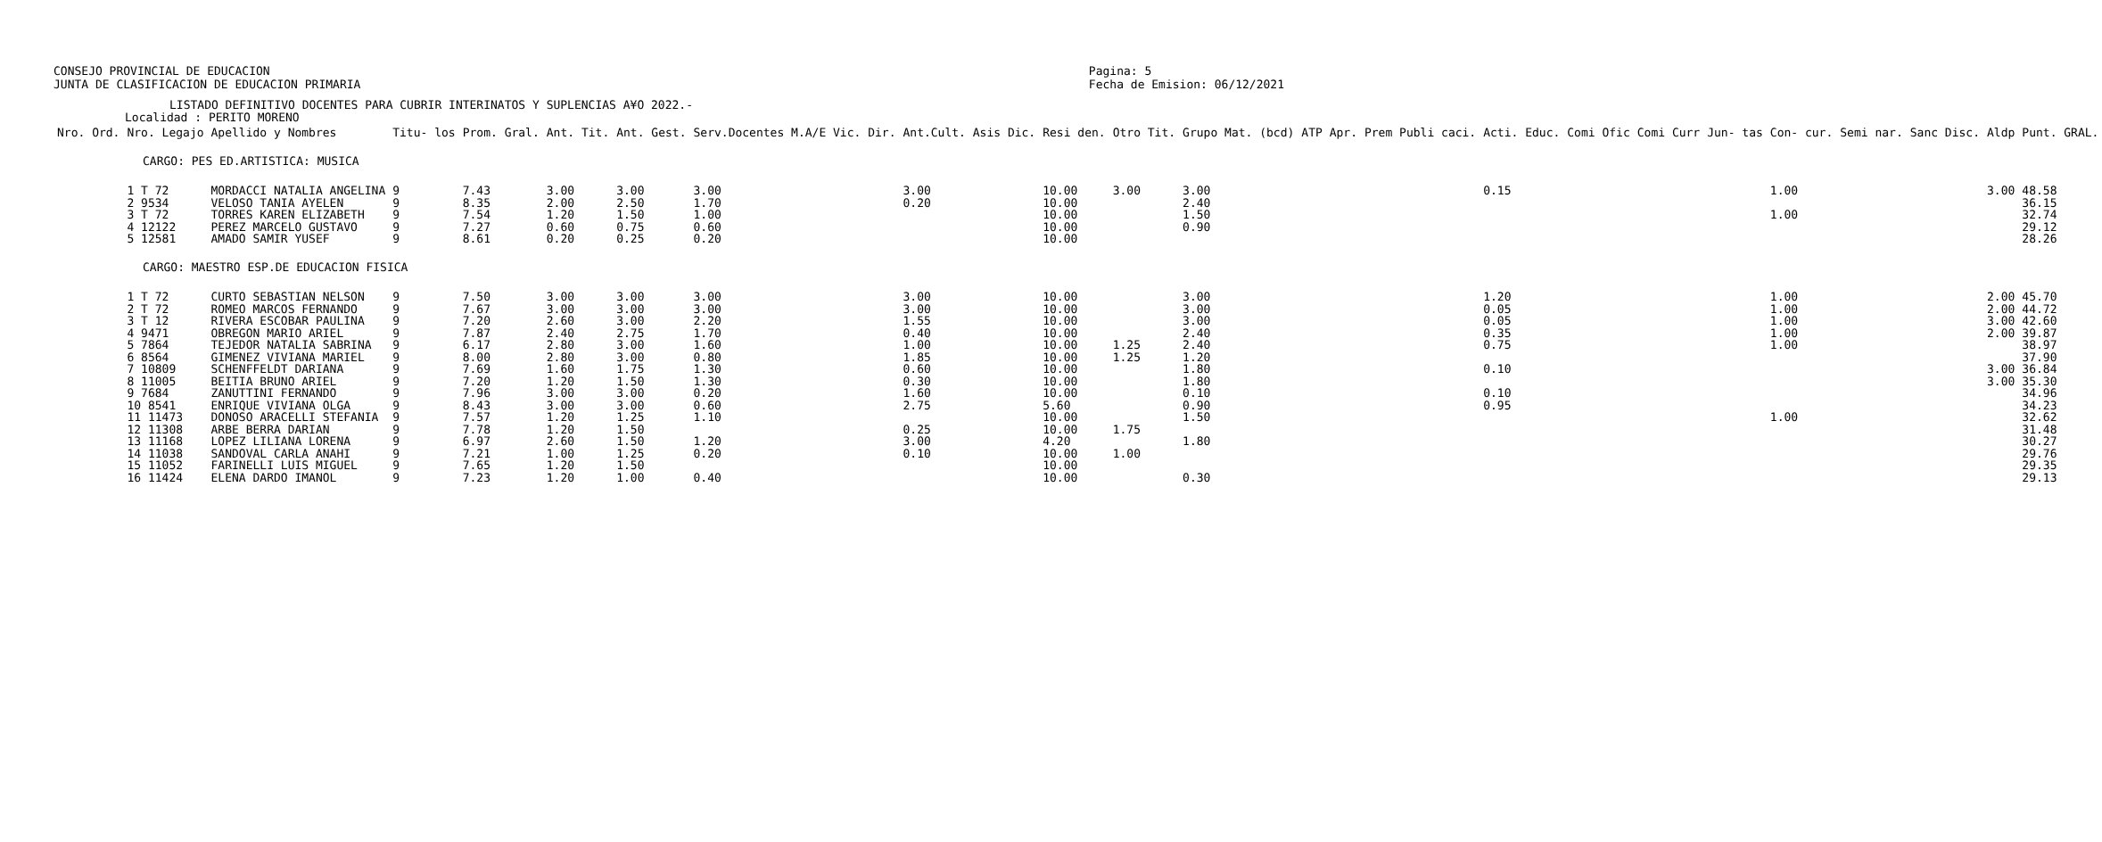CONSEJO PROVINCIAL DE EDUCACION
JUNTA DE CLASIFICACION DE EDUCACION PRIMARIA
Pagina: 5
Fecha de Emision: 06/12/2021
LISTADO DEFINITIVO DOCENTES PARA CUBRIR INTERINATOS Y SUPLENCIAS A¥O 2022.-
Localidad : PERITO MORENO
| Nro. Ord. | Nro. Legajo | Apellido y Nombres | Titu- los | Prom. Gral. | Ant. Tit. | Ant. Gest. | Serv.Docentes M.A/E Vic. Dir. | Ant.Cult. Asis Dic. | Resi den. | Otro Tit. | Grupo Mat. (bcd) | ATP Apr. | Prem Publi caci. | Acti. Educ. | Comi Ofic | Comi Curr | Jun- tas | Con- cur. | Semi nar. | Sanc Disc. | Aldp | Punt. GRAL. |
| --- | --- | --- | --- | --- | --- | --- | --- | --- | --- | --- | --- | --- | --- | --- | --- | --- | --- | --- | --- | --- | --- | --- |
| CARGO: PES ED.ARTISTICA: MUSICA | | | | | | | | | | | | | | | | | | | | | | |
| | 1 T 72 | MORDACCI NATALIA ANGELINA | 9 | 7.43 | 3.00 | 3.00 | 3.00 | 3.00 | 10.00 | 3.00 | 3.00 | | | 0.15 | | | | 1.00 | | | 3.00 | 48.58 |
| | 2 9534 | VELOSO TANIA AYELEN | 9 | 8.35 | 2.00 | 2.50 | 1.70 | 0.20 | 10.00 | | 2.40 | | | | | | | | | | | 36.15 |
| | 3 T 72 | TORRES KAREN ELIZABETH | 9 | 7.54 | 1.20 | 1.50 | 1.00 | | 10.00 | | 1.50 | | | | | | | 1.00 | | | | 32.74 |
| | 4 12122 | PEREZ MARCELO GUSTAVO | 9 | 7.27 | 0.60 | 0.75 | 0.60 | | 10.00 | | 0.90 | | | | | | | | | | | 29.12 |
| | 5 12581 | AMADO SAMIR YUSEF | 9 | 8.61 | 0.20 | 0.25 | 0.20 | | 10.00 | | | | | | | | | | | | | 28.26 |
| CARGO: MAESTRO ESP.DE EDUCACION FISICA | | | | | | | | | | | | | | | | | | | | | | |
| | 1 T 72 | CURTO SEBASTIAN NELSON | 9 | 7.50 | 3.00 | 3.00 | 3.00 | 3.00 | 10.00 | | 3.00 | | | 1.20 | | | | 1.00 | | | 2.00 | 45.70 |
| | 2 T 72 | ROMEO MARCOS FERNANDO | 9 | 7.67 | 3.00 | 3.00 | 3.00 | 3.00 | 10.00 | | 3.00 | | | 0.05 | | | | 1.00 | | | 2.00 | 44.72 |
| | 3 T 12 | RIVERA ESCOBAR PAULINA | 9 | 7.20 | 2.60 | 3.00 | 2.20 | 1.55 | 10.00 | | 3.00 | | | 0.05 | | | | 1.00 | | | 3.00 | 42.60 |
| | 4 9471 | OBREGON MARIO ARIEL | 9 | 7.87 | 2.40 | 2.75 | 1.70 | 0.40 | 10.00 | | 2.40 | | | 0.35 | | | | 1.00 | | | 2.00 | 39.87 |
| | 5 7864 | TEJEDOR NATALIA SABRINA | 9 | 6.17 | 2.80 | 3.00 | 1.60 | 1.00 | 10.00 | 1.25 | 2.40 | | | 0.75 | | | | 1.00 | | | | 38.97 |
| | 6 8564 | GIMENEZ VIVIANA MARIEL | 9 | 8.00 | 2.80 | 3.00 | 0.80 | 1.85 | 10.00 | 1.25 | 1.20 | | | | | | | | | | | 37.90 |
| | 7 10809 | SCHENFFELDT DARIANA | 9 | 7.69 | 1.60 | 1.75 | 1.30 | 0.60 | 10.00 | | 1.80 | | | 0.10 | | | | | | | 3.00 | 36.84 |
| | 8 11005 | BEITIA BRUNO ARIEL | 9 | 7.20 | 1.20 | 1.50 | 1.30 | 0.30 | 10.00 | | 1.80 | | | | | | | | | | 3.00 | 35.30 |
| | 9 7684 | ZANUTTINI FERNANDO | 9 | 7.96 | 3.00 | 3.00 | 0.20 | 1.60 | 10.00 | | 0.10 | | | 0.10 | | | | | | | | 34.96 |
| | 10 8541 | ENRIQUE VIVIANA OLGA | 9 | 8.43 | 3.00 | 3.00 | 0.60 | 2.75 | 5.60 | | 0.90 | | | 0.95 | | | | | | | | 34.23 |
| | 11 11473 | DONOSO ARACELLI STEFANIA | 9 | 7.57 | 1.20 | 1.25 | 1.10 | | 10.00 | | 1.50 | | | | | | | 1.00 | | | | 32.62 |
| | 12 11308 | ARBE BERRA DARIAN | 9 | 7.78 | 1.20 | 1.50 | | 0.25 | 10.00 | 1.75 | | | | | | | | | | | | 31.48 |
| | 13 11168 | LOPEZ LILIANA LORENA | 9 | 6.97 | 2.60 | 1.50 | 1.20 | 3.00 | 4.20 | | 1.80 | | | | | | | | | | | 30.27 |
| | 14 11038 | SANDOVAL CARLA ANAHI | 9 | 7.21 | 1.00 | 1.25 | 0.20 | 0.10 | 10.00 | 1.00 | | | | | | | | | | | | 29.76 |
| | 15 11052 | FARINELLI LUIS MIGUEL | 9 | 7.65 | 1.20 | 1.50 | | | 10.00 | | | | | | | | | | | | | 29.35 |
| | 16 11424 | ELENA DARDO IMANOL | 9 | 7.23 | 1.20 | 1.00 | 0.40 | | 10.00 | | 0.30 | | | | | | | | | | | 29.13 |